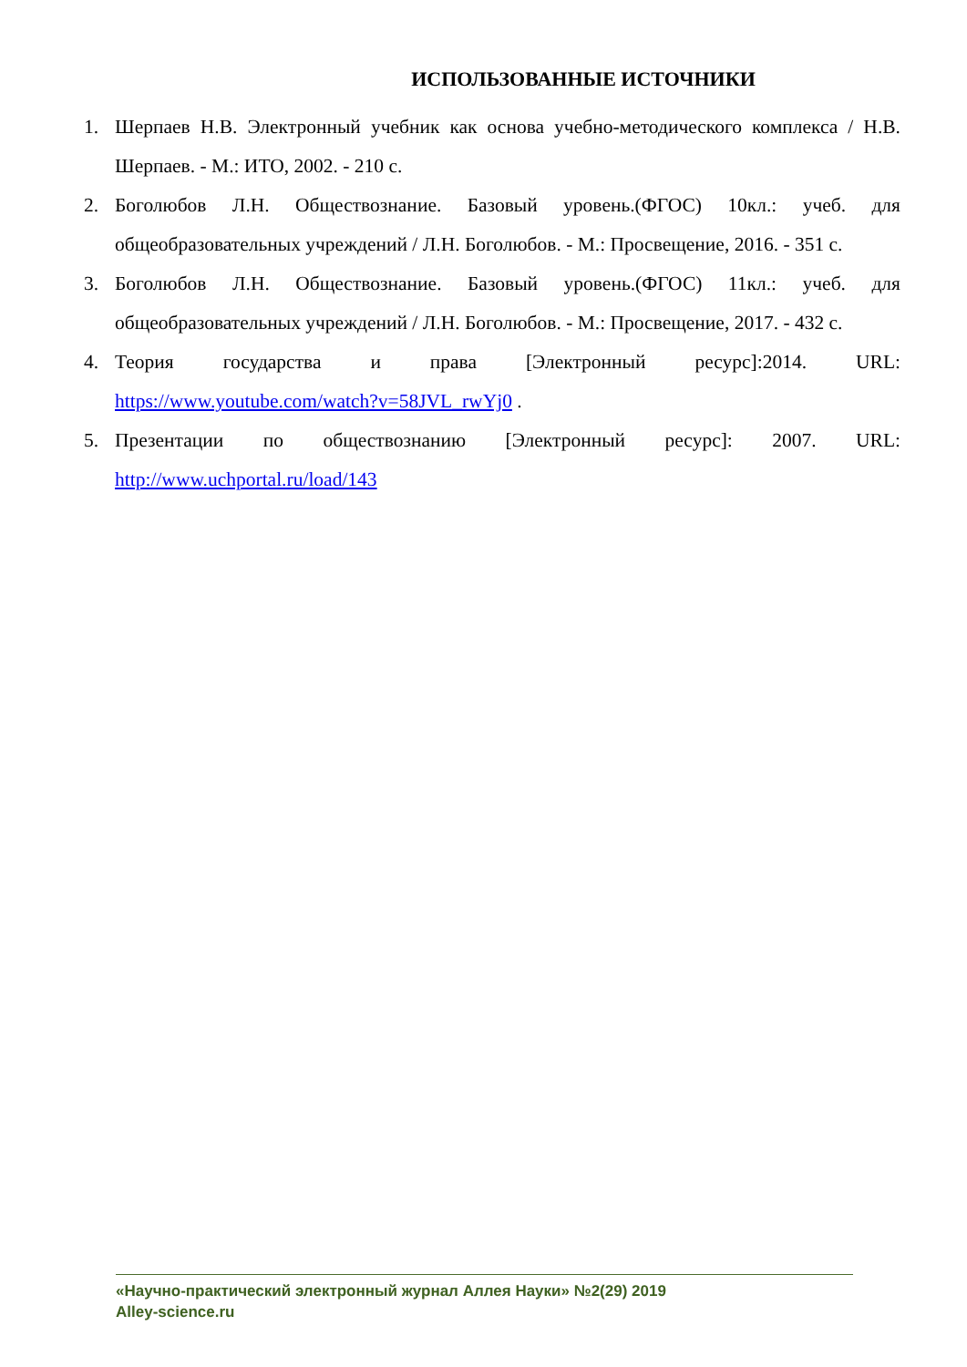ИСПОЛЬЗОВАННЫЕ ИСТОЧНИКИ
1. Шерпаев Н.В. Электронный учебник как основа учебно-методического комплекса / Н.В. Шерпаев. - М.: ИТО, 2002. - 210 с.
2. Боголюбов Л.Н. Обществознание. Базовый уровень.(ФГОС) 10кл.: учеб. для общеобразовательных учреждений / Л.Н. Боголюбов. - М.: Просвещение, 2016. - 351 с.
3. Боголюбов Л.Н. Обществознание. Базовый уровень.(ФГОС) 11кл.: учеб. для общеобразовательных учреждений / Л.Н. Боголюбов. - М.: Просвещение, 2017. - 432 с.
4. Теория государства и права [Электронный ресурс]:2014. URL: https://www.youtube.com/watch?v=58JVL_rwYj0 .
5. Презентации по обществознанию [Электронный ресурс]: 2007. URL: http://www.uchportal.ru/load/143
«Научно-практический электронный журнал Аллея Науки» №2(29) 2019
Alley-science.ru